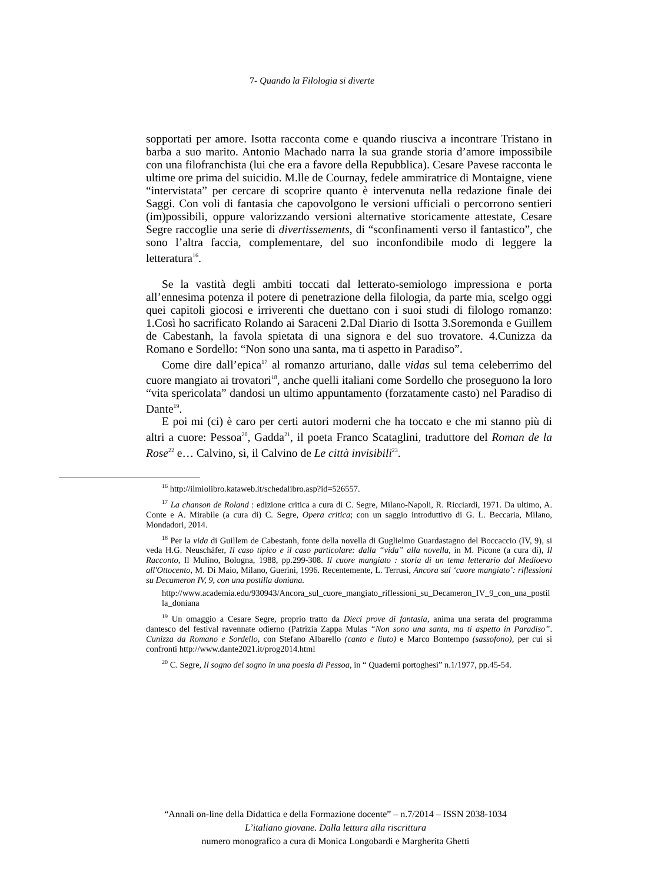7- Quando la Filologia si diverte
sopportati per amore. Isotta racconta come e quando riusciva a incontrare Tristano in barba a suo marito. Antonio Machado narra la sua grande storia d’amore impossibile con una filofranchista (lui che era a favore della Repubblica). Cesare Pavese racconta le ultime ore prima del suicidio. M.lle de Cournay, fedele ammiratrice di Montaigne, viene “intervistata” per cercare di scoprire quanto è intervenuta nella redazione finale dei Saggi. Con voli di fantasia che capovolgono le versioni ufficiali o percorrono sentieri (im)possibili, oppure valorizzando versioni alternative storicamente attestate, Cesare Segre raccoglie una serie di divertissements, di “sconfinamenti verso il fantastico”, che sono l’altra faccia, complementare, del suo inconfondibile modo di leggere la letteratura<sup>16</sup>.
Se la vastità degli ambiti toccati dal letterato-semiologo impressiona e porta all’ennesima potenza il potere di penetrazione della filologia, da parte mia, scelgo oggi quei capitoli giocosi e irriverenti che duettano con i suoi studi di filologo romanzo: 1.Così ho sacrificato Rolando ai Saraceni 2.Dal Diario di Isotta 3.Soremonda e Guillem de Cabestanh, la favola spietata di una signora e del suo trovatore. 4.Cunizza da Romano e Sordello: “Non sono una santa, ma ti aspetto in Paradiso”.
Come dire dall’epica<sup>17</sup> al romanzo arturiano, dalle vidas sul tema celeberrimo del cuore mangiato ai trovatori<sup>18</sup>, anche quelli italiani come Sordello che proseguono la loro “vita spericolata” dandosi un ultimo appuntamento (forzatamente casto) nel Paradiso di Dante<sup>19</sup>.
E poi mi (ci) è caro per certi autori moderni che ha toccato e che mi stanno più di altri a cuore: Pessoa<sup>20</sup>, Gadda<sup>21</sup>, il poeta Franco Scataglini, traduttore del Roman de la Rose<sup>22</sup> e… Calvino, sì, il Calvino de Le città invisibili<sup>23</sup>.
<sup>16</sup> http://ilmiolibro.kataweb.it/schedalibro.asp?id=526557.
<sup>17</sup> La chanson de Roland : edizione critica a cura di C. Segre, Milano-Napoli, R. Ricciardi, 1971. Da ultimo, A. Conte e A. Mirabile (a cura di) C. Segre, Opera critica; con un saggio introduttivo di G. L. Beccaria, Milano, Mondadori, 2014.
<sup>18</sup> Per la vida di Guillem de Cabestanh, fonte della novella di Guglielmo Guardastagno del Boccaccio (IV, 9), si veda H.G. Neuschäfer, Il caso tipico e il caso particolare: dalla “vida” alla novella, in M. Picone (a cura di), Il Racconto, Il Mulino, Bologna, 1988, pp.299-308. Il cuore mangiato : storia di un tema letterario dal Medioevo all'Ottocento, M. Di Maio, Milano, Guerini, 1996. Recentemente, L. Terrusi, Ancora sul ‘cuore mangiato’: riflessioni su Decameron IV, 9, con una postilla doniana.
http://www.academia.edu/930943/Ancora_sul_cuore_mangiato_riflessioni_su_Decameron_IV_9_con_una_postilla_doniana
<sup>19</sup> Un omaggio a Cesare Segre, proprio tratto da Dieci prove di fantasia, anima una serata del programma dantesco del festival ravennate odierno (Patrizia Zappa Mulas “Non sono una santa, ma ti aspetto in Paradiso”. Cunizza da Romano e Sordello, con Stefano Albarello (canto e liuto) e Marco Bontempo (sassofono), per cui si confronti http://www.dante2021.it/prog2014.html
<sup>20</sup> C. Segre, Il sogno del sogno in una poesia di Pessoa, in “ Quaderni portoghesi” n.1/1977, pp.45-54.
“Annali on-line della Didattica e della Formazione docente” – n.7/2014 – ISSN 2038-1034
L’italiano giovane. Dalla lettura alla riscrittura
numero monografico a cura di Monica Longobardi e Margherita Ghetti